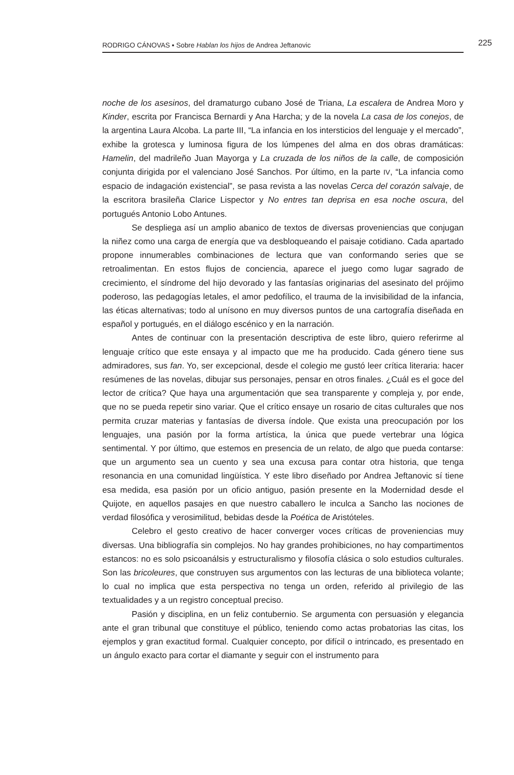RODRIGO CÁNOVAS ▪ Sobre Hablan los hijos de Andrea Jeftanovic
225
noche de los asesinos, del dramaturgo cubano José de Triana, La escalera de Andrea Moro y Kinder, escrita por Francisca Bernardi y Ana Harcha; y de la novela La casa de los conejos, de la argentina Laura Alcoba. La parte III, “La infancia en los intersticios del lenguaje y el mercado”, exhibe la grotesca y luminosa figura de los lúmpenes del alma en dos obras dramáticas: Hamelin, del madrileño Juan Mayorga y La cruzada de los niños de la calle, de composición conjunta dirigida por el valenciano José Sanchos. Por último, en la parte IV, “La infancia como espacio de indagación existencial”, se pasa revista a las novelas Cerca del corazón salvaje, de la escritora brasileña Clarice Lispector y No entres tan deprisa en esa noche oscura, del portugués Antonio Lobo Antunes.
Se despliega así un amplio abanico de textos de diversas proveniencias que conjugan la niñez como una carga de energía que va desbloqueando el paisaje cotidiano. Cada apartado propone innumerables combinaciones de lectura que van conformando series que se retroalimentan. En estos flujos de conciencia, aparece el juego como lugar sagrado de crecimiento, el síndrome del hijo devorado y las fantasías originarias del asesinato del prójimo poderoso, las pedagogías letales, el amor pedofílico, el trauma de la invisibilidad de la infancia, las éticas alternativas; todo al unísono en muy diversos puntos de una cartografía diseñada en español y portugués, en el diálogo escénico y en la narración.
Antes de continuar con la presentación descriptiva de este libro, quiero referirme al lenguaje crítico que este ensaya y al impacto que me ha producido. Cada género tiene sus admiradores, sus fan. Yo, ser excepcional, desde el colegio me gustó leer crítica literaria: hacer resúmenes de las novelas, dibujar sus personajes, pensar en otros finales. ¿Cuál es el goce del lector de crítica? Que haya una argumentación que sea transparente y compleja y, por ende, que no se pueda repetir sino variar. Que el crítico ensaye un rosario de citas culturales que nos permita cruzar materias y fantasías de diversa índole. Que exista una preocupación por los lenguajes, una pasión por la forma artística, la única que puede vertebrar una lógica sentimental. Y por último, que estemos en presencia de un relato, de algo que pueda contarse: que un argumento sea un cuento y sea una excusa para contar otra historia, que tenga resonancia en una comunidad lingüística. Y este libro diseñado por Andrea Jeftanovic sí tiene esa medida, esa pasión por un oficio antiguo, pasión presente en la Modernidad desde el Quijote, en aquellos pasajes en que nuestro caballero le inculca a Sancho las nociones de verdad filosófica y verosimilitud, bebidas desde la Poética de Aristóteles.
Celebro el gesto creativo de hacer converger voces críticas de proveniencias muy diversas. Una bibliografía sin complejos. No hay grandes prohibiciones, no hay compartimentos estancos: no es solo psicoanálsis y estructuralismo y filosofía clásica o solo estudios culturales. Son las bricoleures, que construyen sus argumentos con las lecturas de una biblioteca volante; lo cual no implica que esta perspectiva no tenga un orden, referido al privilegio de las textualidades y a un registro conceptual preciso.
Pasión y disciplina, en un feliz contubernio. Se argumenta con persuasión y elegancia ante el gran tribunal que constituye el público, teniendo como actas probatorias las citas, los ejemplos y gran exactitud formal. Cualquier concepto, por difícil o intrincado, es presentado en un ángulo exacto para cortar el diamante y seguir con el instrumento para